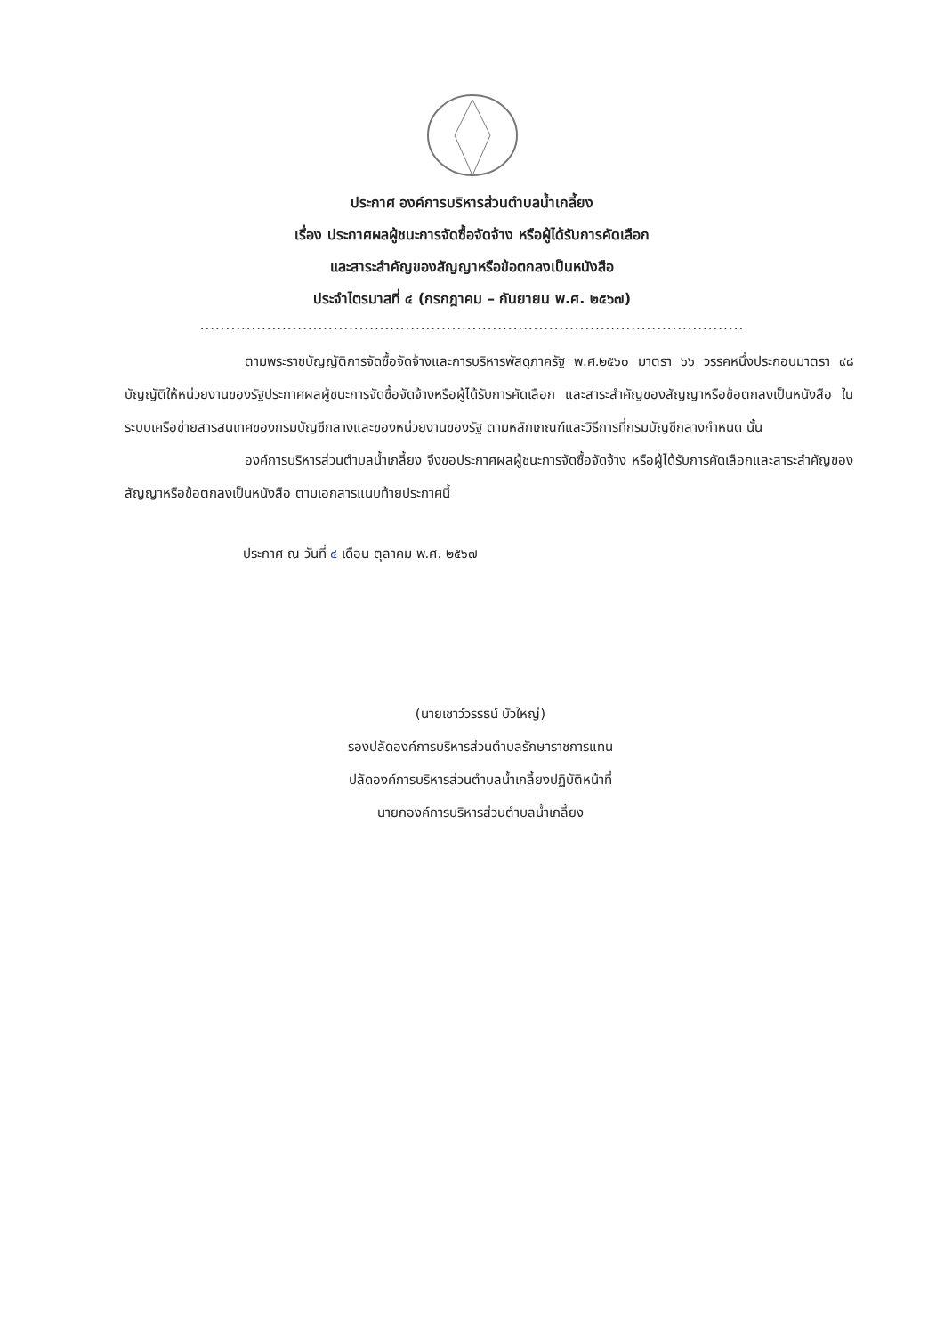ประกาศ องค์การบริหารส่วนตำบลน้ำเกลี้ยง
เรื่อง ประกาศผลผู้ชนะการจัดซื้อจัดจ้าง หรือผู้ได้รับการคัดเลือก
และสาระสำคัญของสัญญาหรือข้อตกลงเป็นหนังสือ
ประจำไตรมาสที่ ๔ (กรกฎาคม – กันยายน พ.ศ. ๒๕๖๗)
..........................................................................................................
ตามพระราชบัญญัติการจัดซื้อจัดจ้างและการบริหารพัสดุภาครัฐ พ.ศ.๒๕๖๐ มาตรา ๖๖ วรรคหนึ่งประกอบมาตรา ๙๘ บัญญัติให้หน่วยงานของรัฐประกาศผลผู้ชนะการจัดซื้อจัดจ้างหรือผู้ได้รับการคัดเลือก และสาระสำคัญของสัญญาหรือข้อตกลงเป็นหนังสือ ในระบบเครือข่ายสารสนเทศของกรมบัญชีกลางและของหน่วยงานของรัฐ ตามหลักเกณฑ์และวิธีการที่กรมบัญชีกลางกำหนด นั้น
องค์การบริหารส่วนตำบลน้ำเกลี้ยง จึงขอประกาศผลผู้ชนะการจัดซื้อจัดจ้าง หรือผู้ได้รับการคัดเลือกและสาระสำคัญของสัญญาหรือข้อตกลงเป็นหนังสือ ตามเอกสารแนบท้ายประกาศนี้
ประกาศ ณ วันที่ ๔ เดือน ตุลาคม พ.ศ. ๒๕๖๗
(นายเชาว์วรรธน์ บัวใหญ่)
รองปลัดองค์การบริหารส่วนตำบลรักษาราชการแทน
ปลัดองค์การบริหารส่วนตำบลน้ำเกลี้ยงปฏิบัติหน้าที่
นายกองค์การบริหารส่วนตำบลน้ำเกลี้ยง